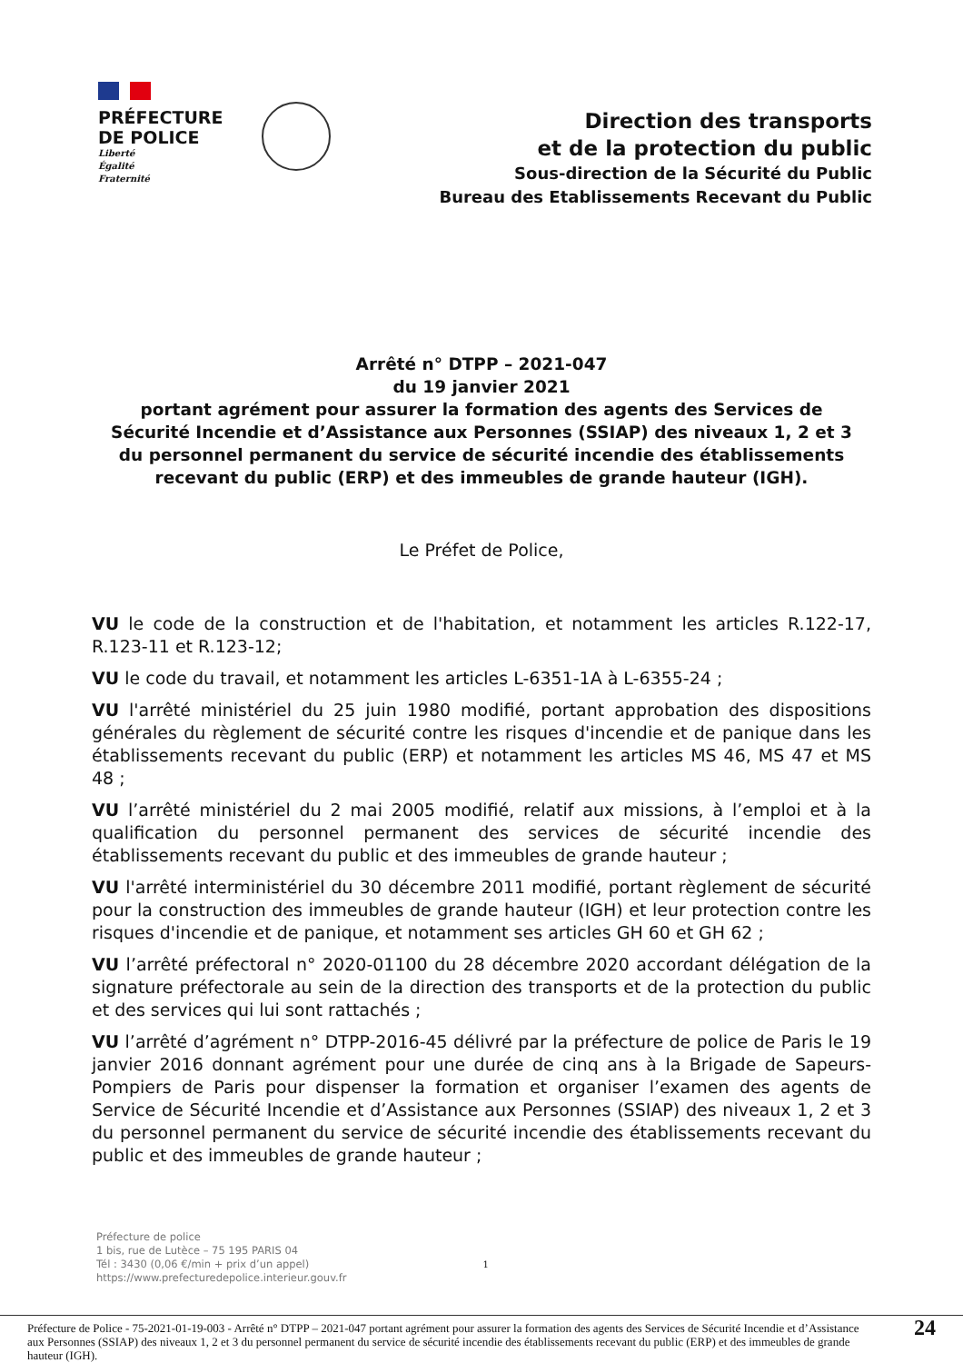PRÉFECTURE
DE POLICE
Liberté
Égalité
Fraternité
Direction des transports
et de la protection du public
Sous-direction de la Sécurité du Public
Bureau des Etablissements Recevant du Public
Arrêté n° DTPP – 2021-047
du 19 janvier 2021
portant agrément pour assurer la formation des agents des Services de Sécurité Incendie et d’Assistance aux Personnes (SSIAP) des niveaux 1, 2 et 3 du personnel permanent du service de sécurité incendie des établissements recevant du public (ERP) et des immeubles de grande hauteur (IGH).
Le Préfet de Police,
VU le code de la construction et de l'habitation, et notamment les articles R.122-17, R.123-11 et R.123-12;
VU le code du travail, et notamment les articles L-6351-1A à L-6355-24 ;
VU l'arrêté ministériel du 25 juin 1980 modifié, portant approbation des dispositions générales du règlement de sécurité contre les risques d'incendie et de panique dans les établissements recevant du public (ERP) et notamment les articles MS 46, MS 47 et MS 48 ;
VU l’arrêté ministériel du 2 mai 2005 modifié, relatif aux missions, à l’emploi et à la qualification du personnel permanent des services de sécurité incendie des établissements recevant du public et des immeubles de grande hauteur ;
VU l'arrêté interministériel du 30 décembre 2011 modifié, portant règlement de sécurité pour la construction des immeubles de grande hauteur (IGH) et leur protection contre les risques d'incendie et de panique, et notamment ses articles GH 60 et GH 62 ;
VU l’arrêté préfectoral n° 2020-01100 du 28 décembre 2020 accordant délégation de la signature préfectorale au sein de la direction des transports et de la protection du public et des services qui lui sont rattachés ;
VU l’arrêté d’agrément n° DTPP-2016-45 délivré par la préfecture de police de Paris le 19 janvier 2016 donnant agrément pour une durée de cinq ans à la Brigade de Sapeurs-Pompiers de Paris pour dispenser la formation et organiser l’examen des agents de Service de Sécurité Incendie et d’Assistance aux Personnes (SSIAP) des niveaux 1, 2 et 3 du personnel permanent du service de sécurité incendie des établissements recevant du public et des immeubles de grande hauteur ;
Préfecture de police
1 bis, rue de Lutèce – 75 195 PARIS 04
Tél : 3430 (0,06 €/min + prix d’un appel)
https://www.prefecturedepolice.interieur.gouv.fr
1
Préfecture de Police - 75-2021-01-19-003 - Arrêté n° DTPP – 2021-047 portant agrément pour assurer la formation des agents des Services de Sécurité Incendie et d’Assistance aux Personnes (SSIAP) des niveaux 1, 2 et 3 du personnel permanent du service de sécurité incendie des établissements recevant du public (ERP) et des immeubles de grande hauteur (IGH).
24